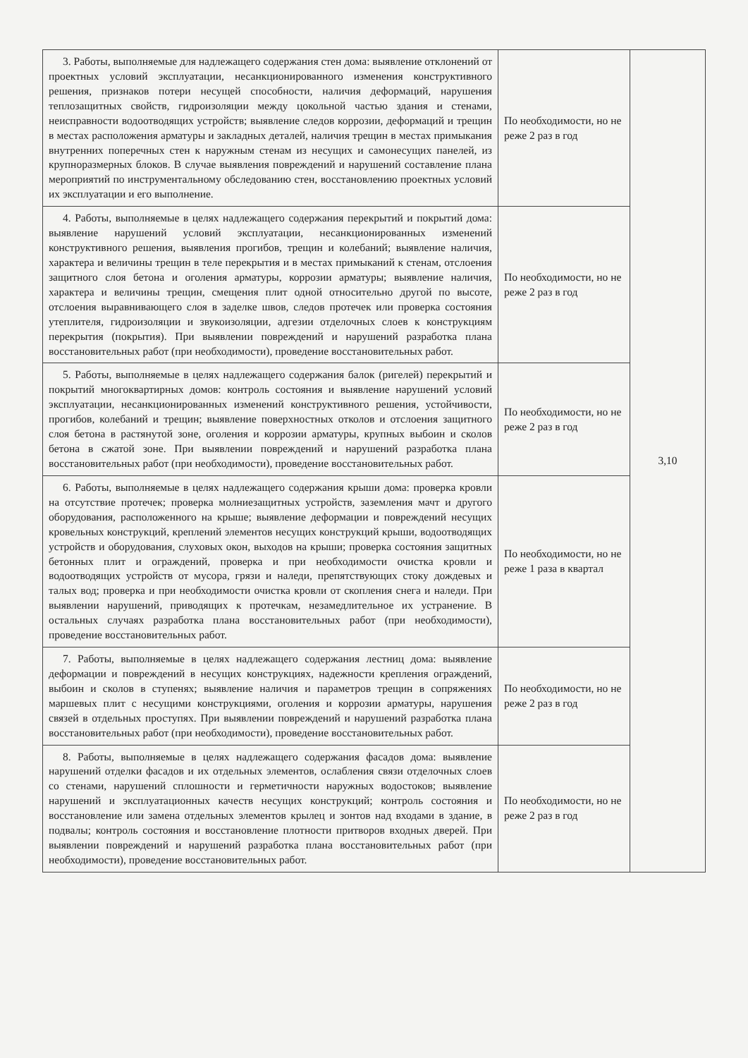| 3. Работы, выполняемые для надлежащего содержания стен дома: выявление отклонений от проектных условий эксплуатации, несанкционированного изменения конструктивного решения, признаков потери несущей способности, наличия деформаций, нарушения теплозащитных свойств, гидроизоляции между цокольной частью здания и стенами, неисправности водоотводящих устройств; выявление следов коррозии, деформаций и трещин в местах расположения арматуры и закладных деталей, наличия трещин в местах примыкания внутренних поперечных стен к наружным стенам из несущих и самонесущих панелей, из крупноразмерных блоков. В случае выявления повреждений и нарушений составление плана мероприятий по инструментальному обследованию стен, восстановлению проектных условий их эксплуатации и его выполнение. | По необходимости, но не реже 2 раз в год | 3,10 |
| 4. Работы, выполняемые в целях надлежащего содержания перекрытий и покрытий дома: выявление нарушений условий эксплуатации, несанкционированных изменений конструктивного решения, выявления прогибов, трещин и колебаний; выявление наличия, характера и величины трещин в теле перекрытия и в местах примыканий к стенам, отслоения защитного слоя бетона и оголения арматуры, коррозии арматуры; выявление наличия, характера и величины трещин, смещения плит одной относительно другой по высоте, отслоения выравнивающего слоя в заделке швов, следов протечек или проверка состояния утеплителя, гидроизоляции и звукоизоляции, адгезии отделочных слоев к конструкциям перекрытия (покрытия). При выявлении повреждений и нарушений разработка плана восстановительных работ (при необходимости), проведение восстановительных работ. | По необходимости, но не реже 2 раз в год | |
| 5. Работы, выполняемые в целях надлежащего содержания балок (ригелей) перекрытий и покрытий многоквартирных домов: контроль состояния и выявление нарушений условий эксплуатации, несанкционированных изменений конструктивного решения, устойчивости, прогибов, колебаний и трещин; выявление поверхностных отколов и отслоения защитного слоя бетона в растянутой зоне, оголения и коррозии арматуры, крупных выбоин и сколов бетона в сжатой зоне. При выявлении повреждений и нарушений разработка плана восстановительных работ (при необходимости), проведение восстановительных работ. | По необходимости, но не реже 2 раз в год | |
| 6. Работы, выполняемые в целях надлежащего содержания крыши дома: проверка кровли на отсутствие протечек; проверка молниезащитных устройств, заземления мачт и другого оборудования, расположенного на крыше; выявление деформации и повреждений несущих кровельных конструкций, креплений элементов несущих конструкций крыши, водоотводящих устройств и оборудования, слуховых окон, выходов на крыши; проверка состояния защитных бетонных плит и ограждений, проверка и при необходимости очистка кровли и водоотводящих устройств от мусора, грязи и наледи, препятствующих стоку дождевых и талых вод; проверка и при необходимости очистка кровли от скопления снега и наледи. При выявлении нарушений, приводящих к протечкам, незамедлительное их устранение. В остальных случаях разработка плана восстановительных работ (при необходимости), проведение восстановительных работ. | По необходимости, но не реже 1 раза в квартал | |
| 7. Работы, выполняемые в целях надлежащего содержания лестниц дома: выявление деформации и повреждений в несущих конструкциях, надежности крепления ограждений, выбоин и сколов в ступенях; выявление наличия и параметров трещин в сопряжениях маршевых плит с несущими конструкциями, оголения и коррозии арматуры, нарушения связей в отдельных проступях. При выявлении повреждений и нарушений разработка плана восстановительных работ (при необходимости), проведение восстановительных работ. | По необходимости, но не реже 2 раз в год | |
| 8. Работы, выполняемые в целях надлежащего содержания фасадов дома: выявление нарушений отделки фасадов и их отдельных элементов, ослабления связи отделочных слоев со стенами, нарушений сплошности и герметичности наружных водостоков; выявление нарушений и эксплуатационных качеств несущих конструкций; контроль состояния и восстановление или замена отдельных элементов крылец и зонтов над входами в здание, в подвалы; контроль состояния и восстановление плотности притворов входных дверей. При выявлении повреждений и нарушений разработка плана восстановительных работ (при необходимости), проведение восстановительных работ. | По необходимости, но не реже 2 раз в год | |